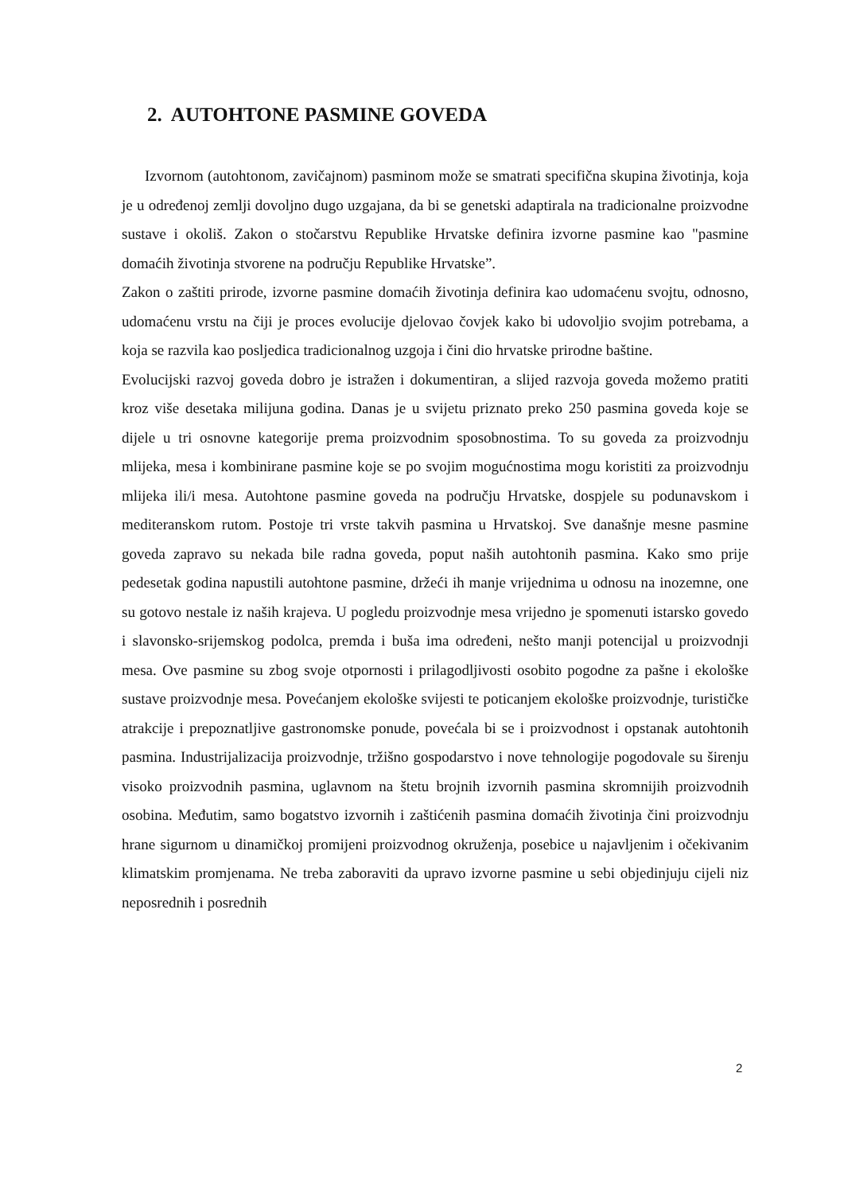2. AUTOHTONE PASMINE GOVEDA
Izvornom (autohtonom, zavičajnom) pasminom može se smatrati specifična skupina životinja, koja je u određenoj zemlji dovoljno dugo uzgajana, da bi se genetski adaptirala na tradicionalne proizvodne sustave i okoliš. Zakon o stočarstvu Republike Hrvatske definira izvorne pasmine kao "pasmine domaćih životinja stvorene na području Republike Hrvatske”.
Zakon o zaštiti prirode, izvorne pasmine domaćih životinja definira kao udomaćenu svojtu, odnosno, udomaćenu vrstu na čiji je proces evolucije djelovao čovjek kako bi udovoljio svojim potrebama, a koja se razvila kao posljedica tradicionalnog uzgoja i čini dio hrvatske prirodne baštine.
Evolucijski razvoj goveda dobro je istražen i dokumentiran, a slijed razvoja goveda možemo pratiti kroz više desetaka milijuna godina. Danas je u svijetu priznato preko 250 pasmina goveda koje se dijele u tri osnovne kategorije prema proizvodnim sposobnostima. To su goveda za proizvodnju mlijeka, mesa i kombinirane pasmine koje se po svojim mogućnostima mogu koristiti za proizvodnju mlijeka ili/i mesa. Autohtone pasmine goveda na području Hrvatske, dospjele su podunavskom i mediteranskom rutom. Postoje tri vrste takvih pasmina u Hrvatskoj. Sve današnje mesne pasmine goveda zapravo su nekada bile radna goveda, poput naših autohtonih pasmina. Kako smo prije pedesetak godina napustili autohtone pasmine, držeći ih manje vrijednima u odnosu na inozemne, one su gotovo nestale iz naših krajeva. U pogledu proizvodnje mesa vrijedno je spomenuti istarsko govedo i slavonsko-srijemskog podolca, premda i buša ima određeni, nešto manji potencijal u proizvodnji mesa. Ove pasmine su zbog svoje otpornosti i prilagodljivosti osobito pogodne za pašne i ekološke sustave proizvodnje mesa. Povećanjem ekološke svijesti te poticanjem ekološke proizvodnje, turističke atrakcije i prepoznatljive gastronomske ponude, povećala bi se i proizvodnost i opstanak autohtonih pasmina. Industrijalizacija proizvodnje, tržišno gospodarstvo i nove tehnologije pogodovale su širenju visoko proizvodnih pasmina, uglavnom na štetu brojnih izvornih pasmina skromnijih proizvodnih osobina. Međutim, samo bogatstvo izvornih i zaštićenih pasmina domaćih životinja čini proizvodnju hrane sigurnom u dinamičkoj promijeni proizvodnog okruženja, posebice u najavljenim i očekivanim klimatskim promjenama. Ne treba zaboraviti da upravo izvorne pasmine u sebi objedinjuju cijeli niz neposrednih i posrednih
2